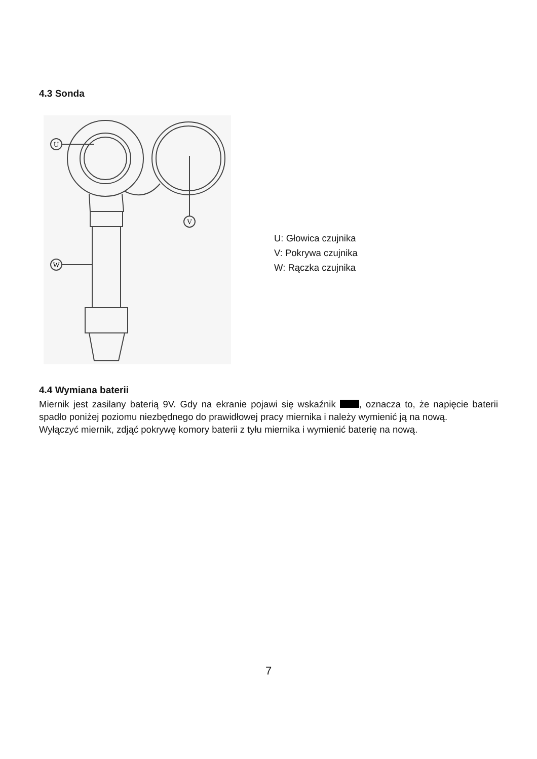4.3 Sonda
U
W
V
U: Głowica czujnika
V: Pokrywa czujnika
W: Rączka czujnika
4.4 Wymiana baterii
Miernik jest zasilany baterią 9V. Gdy na ekranie pojawi się wskaźnik , oznacza to, że napięcie baterii spadło poniżej poziomu niezbędnego do prawidłowej pracy miernika i należy wymienić ją na nową.
Wyłączyć miernik, zdjąć pokrywę komory baterii z tyłu miernika i wymienić baterię na nową.
7